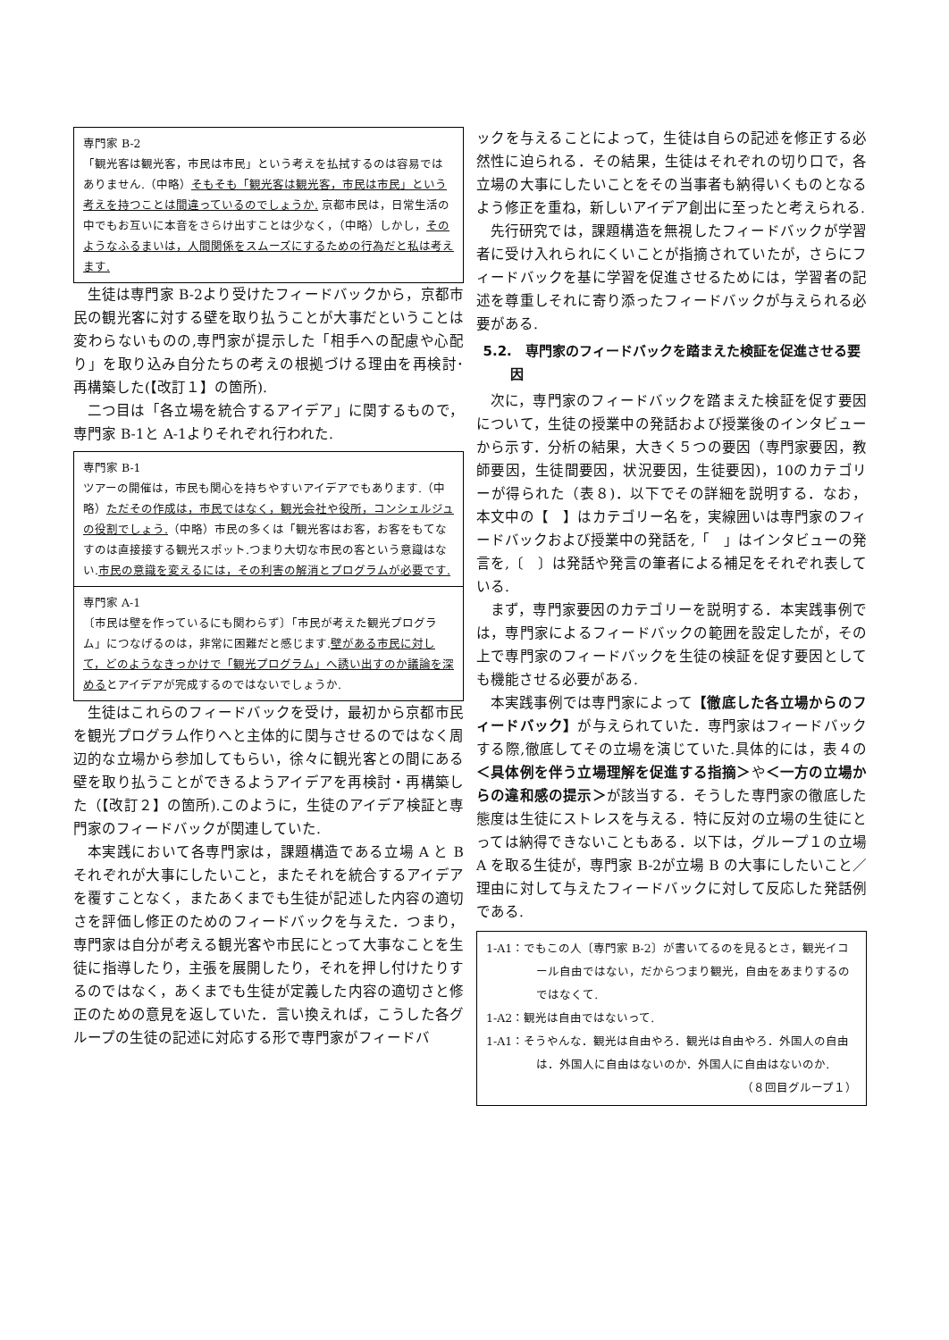専門家 B-2
「観光客は観光客，市民は市民」という考えを払拭するのは容易ではありません.（中略）そもそも「観光客は観光客，市民は市民」という考えを持つことは間違っているのでしょうか. 京都市民は，日常生活の中でもお互いに本音をさらけ出すことは少なく，（中略）しかし，そのようなふるまいは，人間関係をスムーズにするための行為だと私は考えます.
生徒は専門家 B-2より受けたフィードバックから，京都市民の観光客に対する壁を取り払うことが大事だということは変わらないものの,専門家が提示した「相手への配慮や心配り」を取り込み自分たちの考えの根拠づける理由を再検討･再構築した(【改訂１】の箇所).
二つ目は「各立場を統合するアイデア」に関するもので，専門家 B-1と A-1よりそれぞれ行われた.
専門家 B-1
ツアーの開催は，市民も関心を持ちやすいアイデアでもあります.（中略）ただその作成は，市民ではなく，観光会社や役所，コンシェルジュの役割でしょう.（中略）市民の多くは「観光客はお客，お客をもてなすのは直接接する観光スポット.つまり大切な市民の客という意識はない.市民の意識を変えるには，その利害の解消とプログラムが必要です.
専門家 A-1
〔市民は壁を作っているにも関わらず〕「市民が考えた観光プログラム」につなげるのは，非常に困難だと感じます.壁がある市民に対して，どのようなきっかけで「観光プログラム」へ誘い出すのか議論を深めるとアイデアが完成するのではないでしょうか.
生徒はこれらのフィードバックを受け，最初から京都市民を観光プログラム作りへと主体的に関与させるのではなく周辺的な立場から参加してもらい，徐々に観光客との間にある壁を取り払うことができるようアイデアを再検討・再構築した（【改訂２】の箇所).このように，生徒のアイデア検証と専門家のフィードバックが関連していた.
本実践において各専門家は，課題構造である立場 A と B それぞれが大事にしたいこと，またそれを統合するアイデアを覆すことなく，またあくまでも生徒が記述した内容の適切さを評価し修正のためのフィードバックを与えた．つまり，専門家は自分が考える観光客や市民にとって大事なことを生徒に指導したり，主張を展開したり，それを押し付けたりするのではなく，あくまでも生徒が定義した内容の適切さと修正のための意見を返していた．言い換えれば，こうした各グループの生徒の記述に対応する形で専門家がフィードバ
ックを与えることによって，生徒は自らの記述を修正する必然性に迫られる．その結果，生徒はそれぞれの切り口で，各立場の大事にしたいことをその当事者も納得いくものとなるよう修正を重ね，新しいアイデア創出に至ったと考えられる.
先行研究では，課題構造を無視したフィードバックが学習者に受け入れられにくいことが指摘されていたが，さらにフィードバックを基に学習を促進させるためには，学習者の記述を尊重しそれに寄り添ったフィードバックが与えられる必要がある.
5.2.　専門家のフィードバックを踏まえた検証を促進させる要因
次に，専門家のフィードバックを踏まえた検証を促す要因について，生徒の授業中の発話および授業後のインタビューから示す．分析の結果，大きく５つの要因（専門家要因，教師要因，生徒間要因，状況要因，生徒要因)，10のカテゴリーが得られた（表８)．以下でその詳細を説明する．なお，本文中の【　】はカテゴリー名を，実線囲いは専門家のフィードバックおよび授業中の発話を,「　」はインタビューの発言を,〔　〕は発話や発言の筆者による補足をそれぞれ表している.
まず，専門家要因のカテゴリーを説明する．本実践事例では，専門家によるフィードバックの範囲を設定したが，その上で専門家のフィードバックを生徒の検証を促す要因としても機能させる必要がある.
本実践事例では専門家によって【徹底した各立場からのフィードバック】が与えられていた．専門家はフィードバックする際,徹底してその立場を演じていた.具体的には，表４の＜具体例を伴う立場理解を促進する指摘＞や＜一方の立場からの違和感の提示＞が該当する．そうした専門家の徹底した態度は生徒にストレスを与える．特に反対の立場の生徒にとっては納得できないこともある．以下は，グループ１の立場 A を取る生徒が，専門家 B-2が立場 B の大事にしたいこと／理由に対して与えたフィードバックに対して反応した発話例である.
1-A1：でもこの人〔専門家 B-2〕が書いてるのを見るとさ，観光イコール自由ではない，だからつまり観光，自由をあまりするのではなくて.
1-A2：観光は自由ではないって.
1-A1：そうやんな．観光は自由やろ．観光は自由やろ．外国人の自由は．外国人に自由はないのか．外国人に自由はないのか.
（８回目グループ１）